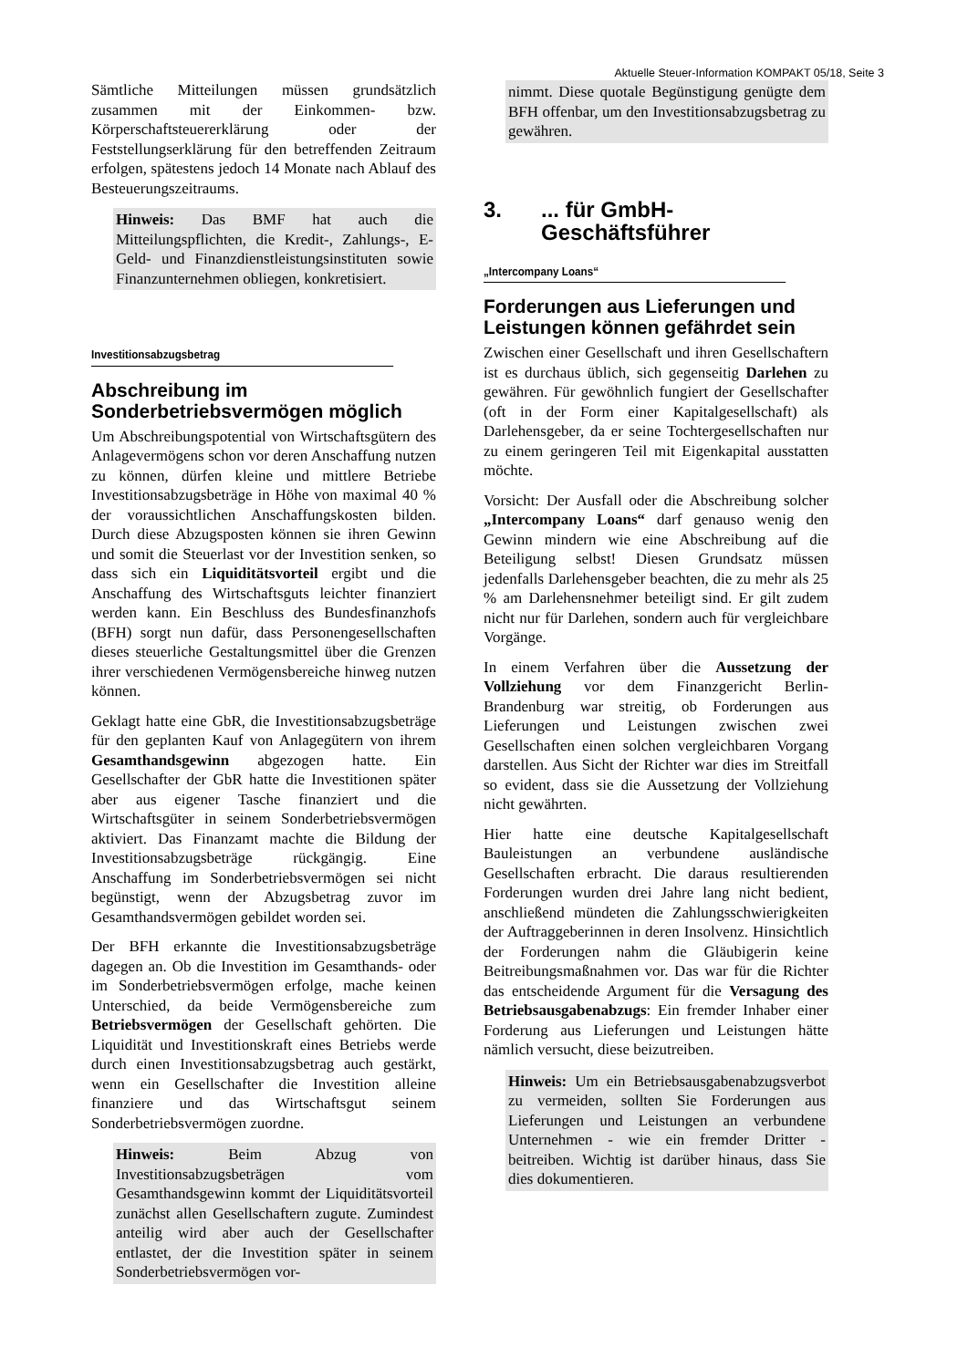Aktuelle Steuer-Information KOMPAKT 05/18, Seite 3
Sämtliche Mitteilungen müssen grundsätzlich zusammen mit der Einkommen- bzw. Körperschaftsteuererklärung oder der Feststellungserklärung für den betreffenden Zeitraum erfolgen, spätestens jedoch 14 Monate nach Ablauf des Besteuerungszeitraums.
Hinweis: Das BMF hat auch die Mitteilungspflichten, die Kredit-, Zahlungs-, E-Geld- und Finanzdienstleistungsinstituten sowie Finanzunternehmen obliegen, konkretisiert.
Investitionsabzugsbetrag
Abschreibung im Sonderbetriebsvermögen möglich
Um Abschreibungspotential von Wirtschaftsgütern des Anlagevermögens schon vor deren Anschaffung nutzen zu können, dürfen kleine und mittlere Betriebe Investitionsabzugsbeträge in Höhe von maximal 40 % der voraussichtlichen Anschaffungskosten bilden. Durch diese Abzugsposten können sie ihren Gewinn und somit die Steuerlast vor der Investition senken, so dass sich ein Liquiditätsvorteil ergibt und die Anschaffung des Wirtschaftsguts leichter finanziert werden kann. Ein Beschluss des Bundesfinanzhofs (BFH) sorgt nun dafür, dass Personengesellschaften dieses steuerliche Gestaltungsmittel über die Grenzen ihrer verschiedenen Vermögensbereiche hinweg nutzen können.
Geklagt hatte eine GbR, die Investitionsabzugsbeträge für den geplanten Kauf von Anlagegütern von ihrem Gesamthandsgewinn abgezogen hatte. Ein Gesellschafter der GbR hatte die Investitionen später aber aus eigener Tasche finanziert und die Wirtschaftsgüter in seinem Sonderbetriebsvermögen aktiviert. Das Finanzamt machte die Bildung der Investitionsabzugsbeträge rückgängig. Eine Anschaffung im Sonderbetriebsvermögen sei nicht begünstigt, wenn der Abzugsbetrag zuvor im Gesamthandsvermögen gebildet worden sei.
Der BFH erkannte die Investitionsabzugsbeträge dagegen an. Ob die Investition im Gesamthands- oder im Sonderbetriebsvermögen erfolge, mache keinen Unterschied, da beide Vermögensbereiche zum Betriebsvermögen der Gesellschaft gehörten. Die Liquidität und Investitionskraft eines Betriebs werde durch einen Investitionsabzugsbetrag auch gestärkt, wenn ein Gesellschafter die Investition alleine finanziere und das Wirtschaftsgut seinem Sonderbetriebsvermögen zuordne.
Hinweis: Beim Abzug von Investitionsabzugsbeträgen vom Gesamthandsgewinn kommt der Liquiditätsvorteil zunächst allen Gesellschaftern zugute. Zumindest anteilig wird aber auch der Gesellschafter entlastet, der die Investition später in seinem Sonderbetriebsvermögen vor-
nimmt. Diese quotale Begünstigung genügte dem BFH offenbar, um den Investitionsabzugsbetrag zu gewähren.
3.... für GmbH-
Geschäftsführer
„Intercompany Loans“
Forderungen aus Lieferungen und Leistungen können gefährdet sein
Zwischen einer Gesellschaft und ihren Gesellschaftern ist es durchaus üblich, sich gegenseitig Darlehen zu gewähren. Für gewöhnlich fungiert der Gesellschafter (oft in der Form einer Kapitalgesellschaft) als Darlehensgeber, da er seine Tochtergesellschaften nur zu einem geringeren Teil mit Eigenkapital ausstatten möchte.
Vorsicht: Der Ausfall oder die Abschreibung solcher „Intercompany Loans“ darf genauso wenig den Gewinn mindern wie eine Abschreibung auf die Beteiligung selbst! Diesen Grundsatz müssen jedenfalls Darlehensgeber beachten, die zu mehr als 25 % am Darlehensnehmer beteiligt sind. Er gilt zudem nicht nur für Darlehen, sondern auch für vergleichbare Vorgänge.
In einem Verfahren über die Aussetzung der Vollziehung vor dem Finanzgericht Berlin-Brandenburg war streitig, ob Forderungen aus Lieferungen und Leistungen zwischen zwei Gesellschaften einen solchen vergleichbaren Vorgang darstellen. Aus Sicht der Richter war dies im Streitfall so evident, dass sie die Aussetzung der Vollziehung nicht gewährten.
Hier hatte eine deutsche Kapitalgesellschaft Bauleistungen an verbundene ausländische Gesellschaften erbracht. Die daraus resultierenden Forderungen wurden drei Jahre lang nicht bedient, anschließend mündeten die Zahlungsschwierigkeiten der Auftraggeberinnen in deren Insolvenz. Hinsichtlich der Forderungen nahm die Gläubigerin keine Beitreibungsmaßnahmen vor. Das war für die Richter das entscheidende Argument für die Versagung des Betriebsausgabenabzugs: Ein fremder Inhaber einer Forderung aus Lieferungen und Leistungen hätte nämlich versucht, diese beizutreiben.
Hinweis: Um ein Betriebsausgabenabzugsverbot zu vermeiden, sollten Sie Forderungen aus Lieferungen und Leistungen an verbundene Unternehmen - wie ein fremder Dritter - beitreiben. Wichtig ist darüber hinaus, dass Sie dies dokumentieren.